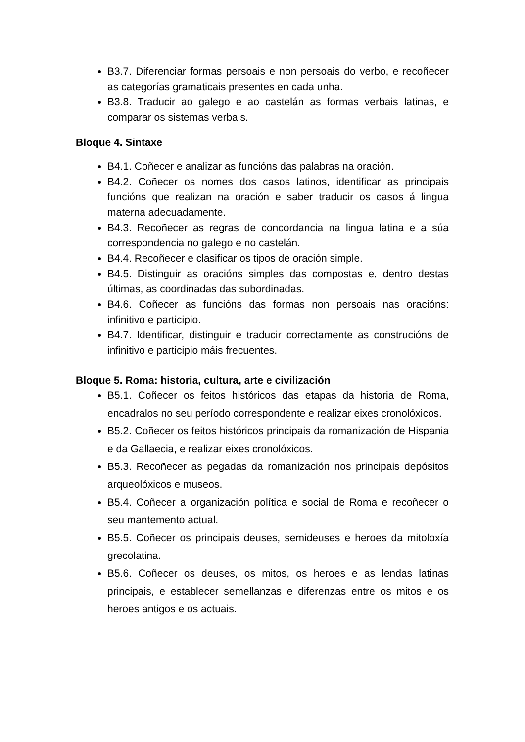B3.7. Diferenciar formas persoais e non persoais do verbo, e recoñecer as categorías gramaticais presentes en cada unha.
B3.8. Traducir ao galego e ao castelán as formas verbais latinas, e comparar os sistemas verbais.
Bloque 4. Sintaxe
B4.1. Coñecer e analizar as funcións das palabras na oración.
B4.2. Coñecer os nomes dos casos latinos, identificar as principais funcións que realizan na oración e saber traducir os casos á lingua materna adecuadamente.
B4.3. Recoñecer as regras de concordancia na lingua latina e a súa correspondencia no galego e no castelán.
B4.4. Recoñecer e clasificar os tipos de oración simple.
B4.5. Distinguir as oracións simples das compostas e, dentro destas últimas, as coordinadas das subordinadas.
B4.6. Coñecer as funcións das formas non persoais nas oracións: infinitivo e participio.
B4.7. Identificar, distinguir e traducir correctamente as construcións de infinitivo e participio máis frecuentes.
Bloque 5. Roma: historia, cultura, arte e civilización
B5.1. Coñecer os feitos históricos das etapas da historia de Roma, encadralos no seu período correspondente e realizar eixes cronolóxicos.
B5.2. Coñecer os feitos históricos principais da romanización de Hispania e da Gallaecia, e realizar eixes cronolóxicos.
B5.3. Recoñecer as pegadas da romanización nos principais depósitos arqueolóxicos e museos.
B5.4. Coñecer a organización política e social de Roma e recoñecer o seu mantemento actual.
B5.5. Coñecer os principais deuses, semideuses e heroes da mitoloxía grecolatina.
B5.6. Coñecer os deuses, os mitos, os heroes e as lendas latinas principais, e establecer semellanzas e diferenzas entre os mitos e os heroes antigos e os actuais.